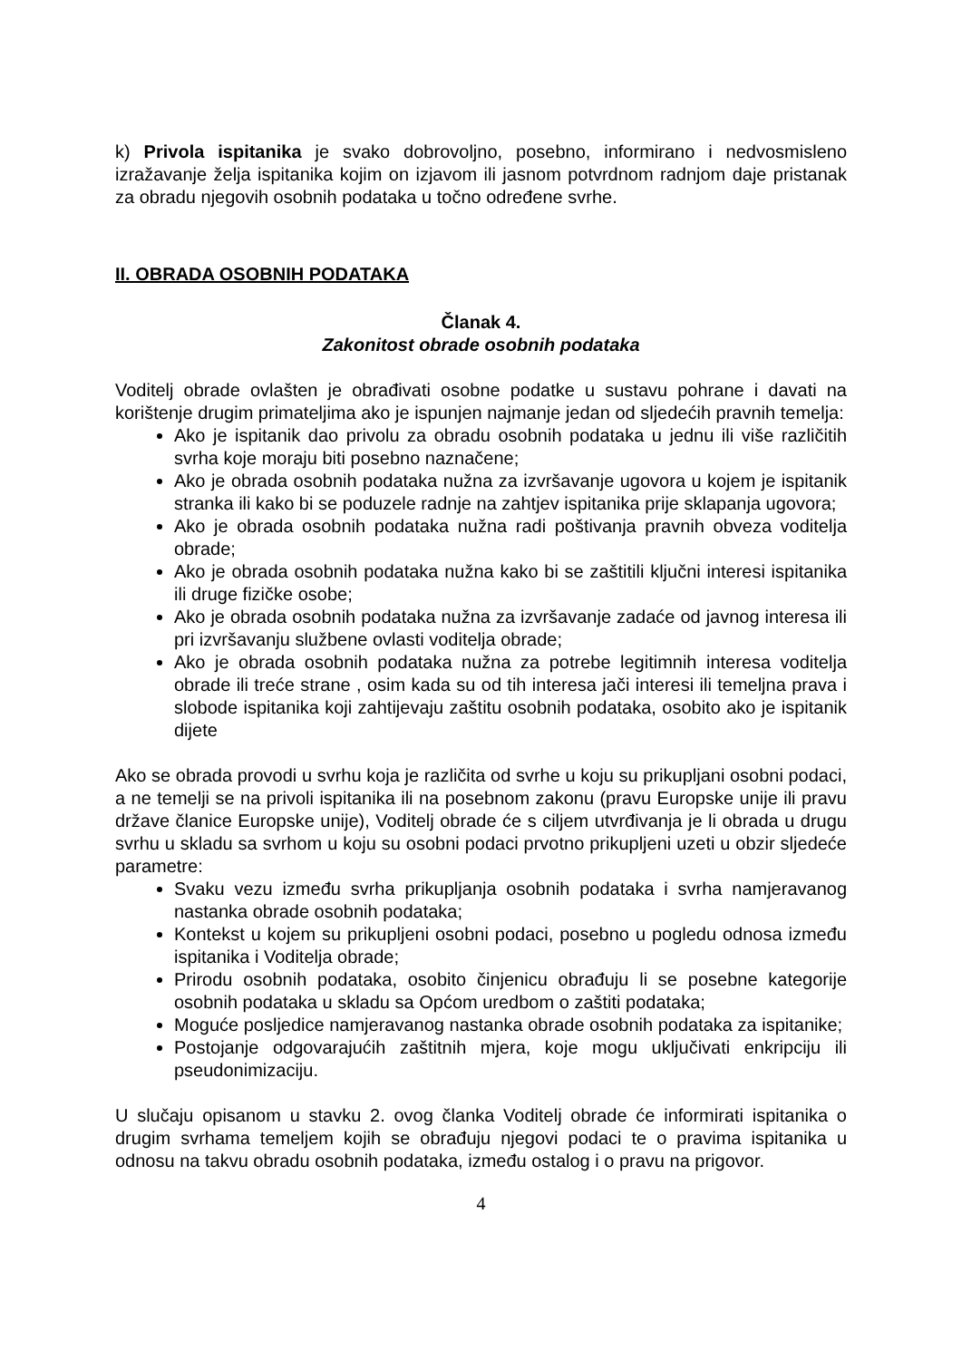k) Privola ispitanika je svako dobrovoljno, posebno, informirano i nedvosmisleno izražavanje želja ispitanika kojim on izjavom ili jasnom potvrdnom radnjom daje pristanak za obradu njegovih osobnih podataka u točno određene svrhe.
II. OBRADA OSOBNIH PODATAKA
Članak 4.
Zakonitost obrade osobnih podataka
Voditelj obrade ovlašten je obrađivati osobne podatke u sustavu pohrane i davati na korištenje drugim primateljima ako je ispunjen najmanje jedan od sljedećih pravnih temelja:
Ako je ispitanik dao privolu za obradu osobnih podataka u jednu ili više različitih svrha koje moraju biti posebno naznačene;
Ako je obrada osobnih podataka nužna za izvršavanje ugovora u kojem je ispitanik stranka ili kako bi se poduzele radnje na zahtjev ispitanika prije sklapanja ugovora;
Ako je obrada osobnih podataka nužna radi poštivanja pravnih obveza voditelja obrade;
Ako je obrada osobnih podataka nužna kako bi se zaštitili ključni interesi ispitanika ili druge fizičke osobe;
Ako je obrada osobnih podataka nužna za izvršavanje zadaće od javnog interesa ili pri izvršavanju službene ovlasti voditelja obrade;
Ako je obrada osobnih podataka nužna za potrebe legitimnih interesa voditelja obrade ili treće strane , osim kada su od tih interesa jači interesi ili temeljna prava i slobode ispitanika koji zahtijevaju zaštitu osobnih podataka, osobito ako je ispitanik dijete
Ako se obrada provodi u svrhu koja je različita od svrhe u koju su prikupljani osobni podaci, a ne temelji se na privoli ispitanika ili na posebnom zakonu (pravu Europske unije ili pravu države članice Europske unije), Voditelj obrade će s ciljem utvrđivanja je li obrada u drugu svrhu u skladu sa svrhom u koju su osobni podaci prvotno prikupljeni uzeti u obzir sljedeće parametre:
Svaku vezu između svrha prikupljanja osobnih podataka i svrha namjeravanog nastanka obrade osobnih podataka;
Kontekst u kojem su prikupljeni osobni podaci, posebno u pogledu odnosa između ispitanika i Voditelja obrade;
Prirodu osobnih podataka, osobito činjenicu obrađuju li se posebne kategorije osobnih podataka u skladu sa Općom uredbom o zaštiti podataka;
Moguće posljedice namjeravanog nastanka obrade osobnih podataka za ispitanike;
Postojanje odgovarajućih zaštitnih mjera, koje mogu uključivati enkripciju ili pseudonimizaciju.
U slučaju opisanom u stavku 2. ovog članka Voditelj obrade će informirati ispitanika o drugim svrhama temeljem kojih se obrađuju njegovi podaci te o pravima ispitanika u odnosu na takvu obradu osobnih podataka, između ostalog i o pravu na prigovor.
4